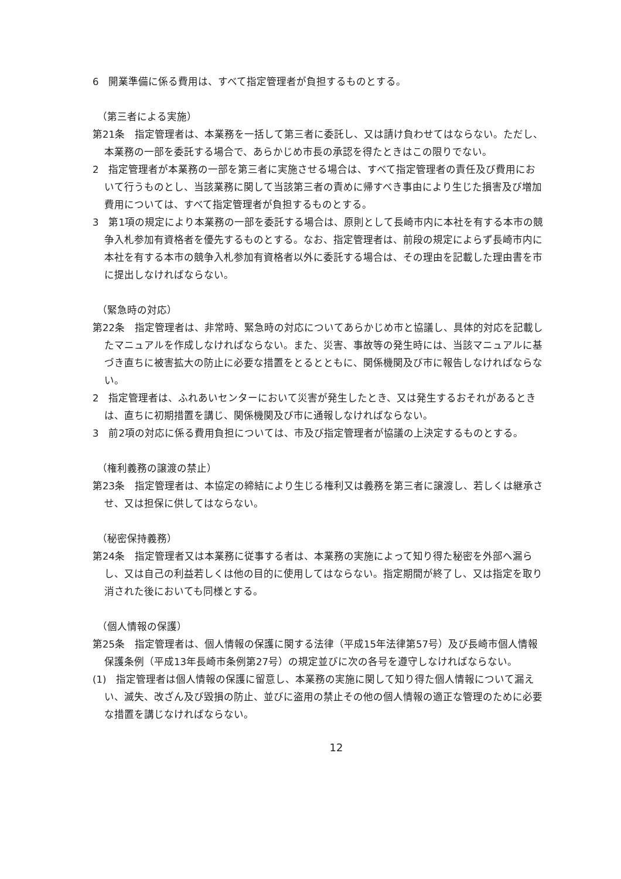6　開業準備に係る費用は、すべて指定管理者が負担するものとする。
（第三者による実施）
第21条　指定管理者は、本業務を一括して第三者に委託し、又は請け負わせてはならない。ただし、本業務の一部を委託する場合で、あらかじめ市長の承認を得たときはこの限りでない。
2　指定管理者が本業務の一部を第三者に実施させる場合は、すべて指定管理者の責任及び費用において行うものとし、当該業務に関して当該第三者の責めに帰すべき事由により生じた損害及び増加費用については、すべて指定管理者が負担するものとする。
3　第1項の規定により本業務の一部を委託する場合は、原則として長崎市内に本社を有する本市の競争入札参加有資格者を優先するものとする。なお、指定管理者は、前段の規定によらず長崎市内に本社を有する本市の競争入札参加有資格者以外に委託する場合は、その理由を記載した理由書を市に提出しなければならない。
（緊急時の対応）
第22条　指定管理者は、非常時、緊急時の対応についてあらかじめ市と協議し、具体的対応を記載したマニュアルを作成しなければならない。また、災害、事故等の発生時には、当該マニュアルに基づき直ちに被害拡大の防止に必要な措置をとるとともに、関係機関及び市に報告しなければならない。
2　指定管理者は、ふれあいセンターにおいて災害が発生したとき、又は発生するおそれがあるときは、直ちに初期措置を講じ、関係機関及び市に通報しなければならない。
3　前2項の対応に係る費用負担については、市及び指定管理者が協議の上決定するものとする。
（権利義務の譲渡の禁止）
第23条　指定管理者は、本協定の締結により生じる権利又は義務を第三者に譲渡し、若しくは継承させ、又は担保に供してはならない。
（秘密保持義務）
第24条　指定管理者又は本業務に従事する者は、本業務の実施によって知り得た秘密を外部へ漏らし、又は自己の利益若しくは他の目的に使用してはならない。指定期間が終了し、又は指定を取り消された後においても同様とする。
（個人情報の保護）
第25条　指定管理者は、個人情報の保護に関する法律（平成15年法律第57号）及び長崎市個人情報保護条例（平成13年長崎市条例第27号）の規定並びに次の各号を遵守しなければならない。
(1)　指定管理者は個人情報の保護に留意し、本業務の実施に関して知り得た個人情報について漏えい、滅失、改ざん及び毀損の防止、並びに盗用の禁止その他の個人情報の適正な管理のために必要な措置を講じなければならない。
12